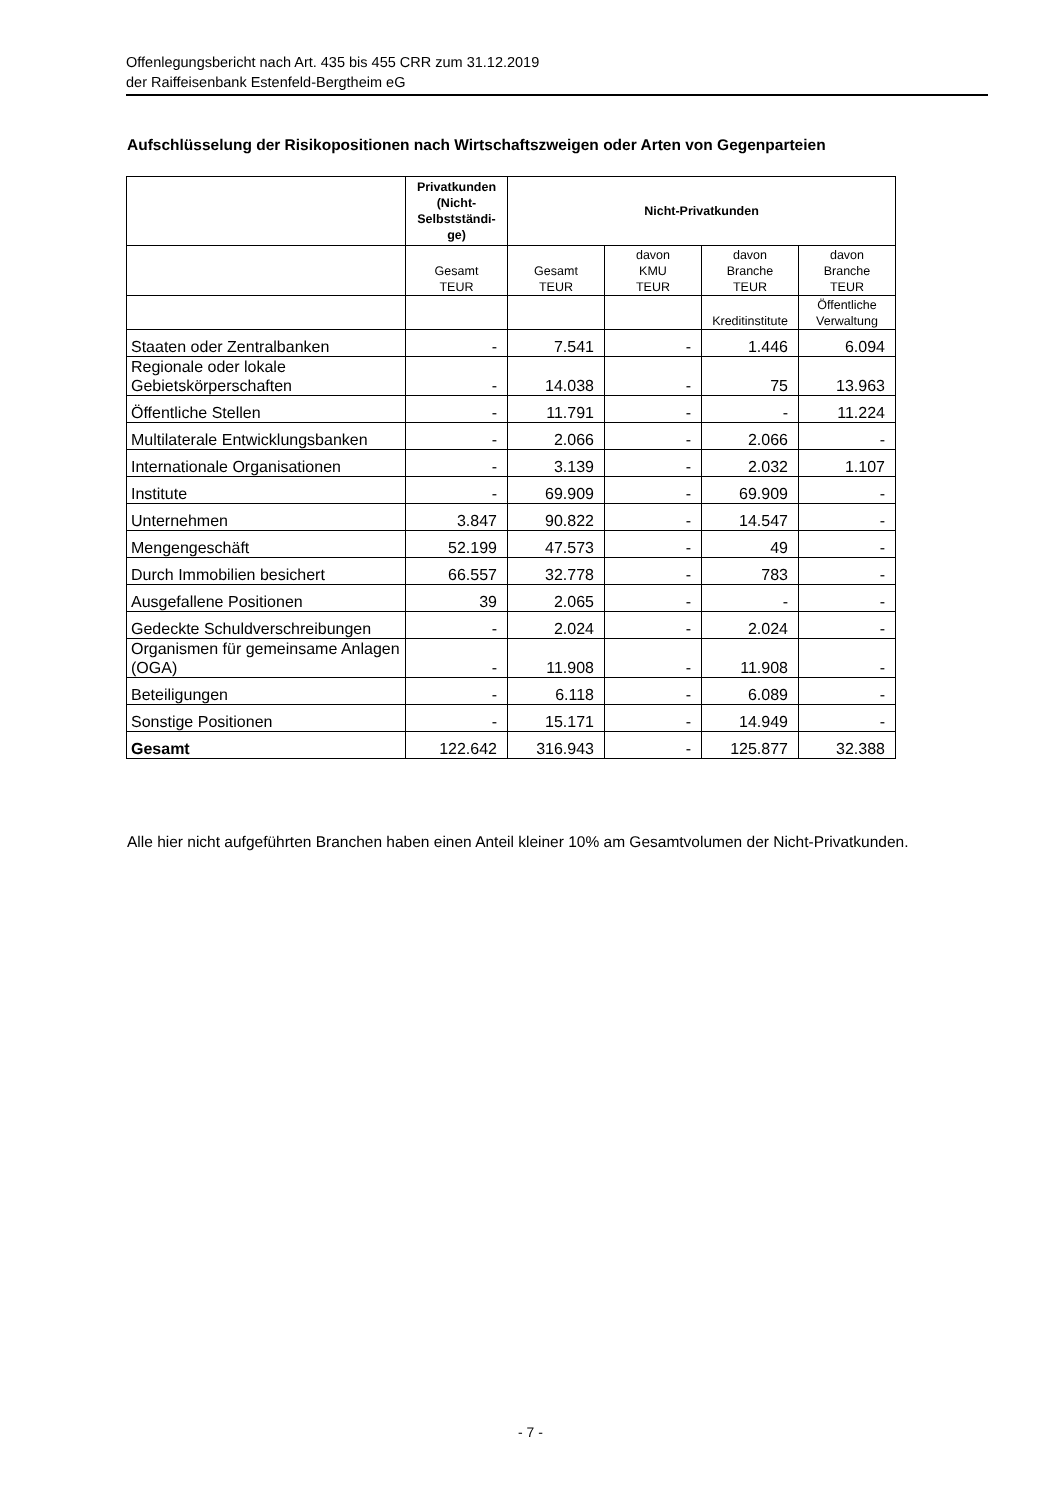Offenlegungsbericht nach Art. 435 bis 455 CRR zum 31.12.2019
der Raiffeisenbank Estenfeld-Bergtheim eG
Aufschlüsselung der Risikopositionen nach Wirtschaftszweigen oder Arten von Gegenparteien
| | Privatkunden (Nicht-Selbstständi-ge) | Nicht-Privatkunden | | | |
| --- | --- | --- | --- | --- | --- |
| | Gesamt TEUR | Gesamt TEUR | davon KMU TEUR | davon Branche TEUR | davon Branche TEUR |
| | | | | Kreditinstitute | Öffentliche Verwaltung |
| Staaten oder Zentralbanken | - | 7.541 | - | 1.446 | 6.094 |
| Regionale oder lokale Gebietskörperschaften | - | 14.038 | - | 75 | 13.963 |
| Öffentliche Stellen | - | 11.791 | - | - | 11.224 |
| Multilaterale Entwicklungsbanken | - | 2.066 | - | 2.066 | - |
| Internationale Organisationen | - | 3.139 | - | 2.032 | 1.107 |
| Institute | - | 69.909 | - | 69.909 | - |
| Unternehmen | 3.847 | 90.822 | - | 14.547 | - |
| Mengengeschäft | 52.199 | 47.573 | - | 49 | - |
| Durch Immobilien besichert | 66.557 | 32.778 | - | 783 | - |
| Ausgefallene Positionen | 39 | 2.065 | - | - | - |
| Gedeckte Schuldverschreibungen | - | 2.024 | - | 2.024 | - |
| Organismen für gemeinsame Anlagen (OGA) | - | 11.908 | - | 11.908 | - |
| Beteiligungen | - | 6.118 | - | 6.089 | - |
| Sonstige Positionen | - | 15.171 | - | 14.949 | - |
| Gesamt | 122.642 | 316.943 | - | 125.877 | 32.388 |
Alle hier nicht aufgeführten Branchen haben einen Anteil kleiner 10% am Gesamtvolumen der Nicht-Privatkunden.
- 7 -